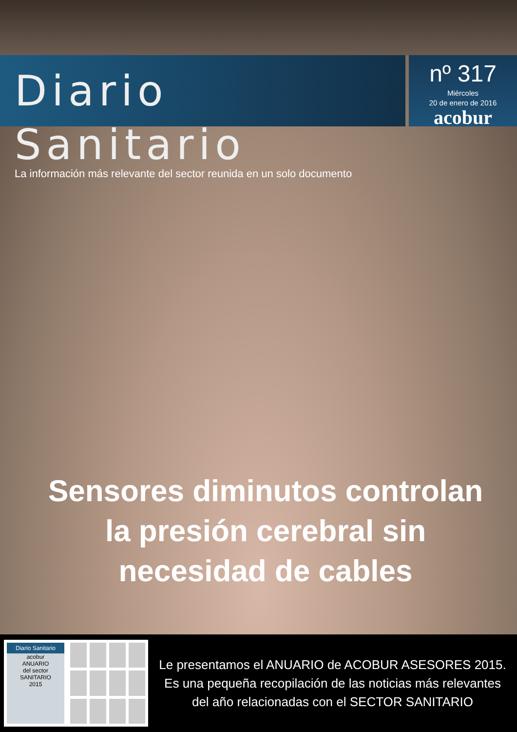Diario Sanitario
La información más relevante del sector reunida en un solo documento
nº 317
Miércoles
20 de enero de 2016
acobur
Sensores diminutos controlan la presión cerebral sin necesidad de cables
Diario Sanitario
acobur
ANUARIO
del sector
SANITARIO
2015
Le presentamos el ANUARIO de ACOBUR ASESORES 2015. Es una pequeña recopilación de las noticias más relevantes del año relacionadas con el SECTOR SANITARIO